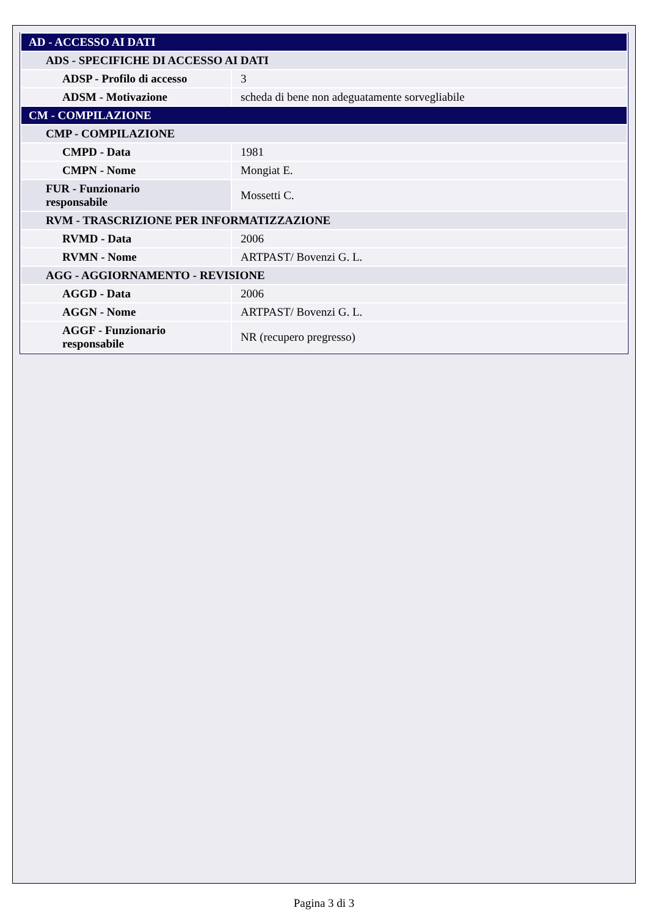| AD - ACCESSO AI DATI | |
| ADS - SPECIFICHE DI ACCESSO AI DATI | |
| ADSP - Profilo di accesso | 3 |
| ADSM - Motivazione | scheda di bene non adeguatamente sorvegliabile |
| CM - COMPILAZIONE | |
| CMP - COMPILAZIONE | |
| CMPD - Data | 1981 |
| CMPN - Nome | Mongiat E. |
| FUR - Funzionario responsabile | Mossetti C. |
| RVM - TRASCRIZIONE PER INFORMATIZZAZIONE | |
| RVMD - Data | 2006 |
| RVMN - Nome | ARTPAST/ Bovenzi G. L. |
| AGG - AGGIORNAMENTO - REVISIONE | |
| AGGD - Data | 2006 |
| AGGN - Nome | ARTPAST/ Bovenzi G. L. |
| AGGF - Funzionario responsabile | NR (recupero pregresso) |
Pagina 3 di 3